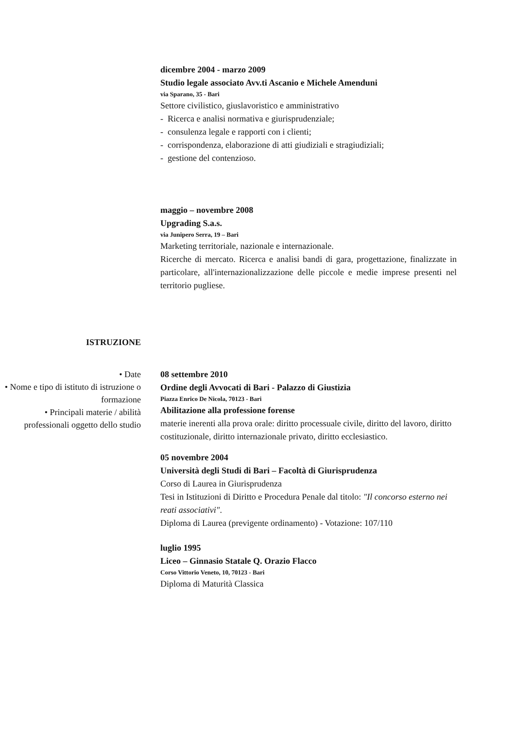dicembre 2004 - marzo 2009
Studio legale associato Avv.ti Ascanio e Michele Amenduni
via Sparano, 35 - Bari
Settore civilistico, giuslavoristico e amministrativo
- Ricerca e analisi normativa e giurisprudenziale;
- consulenza legale e rapporti con i clienti;
- corrispondenza, elaborazione di atti giudiziali e stragiudiziali;
- gestione del contenzioso.
maggio – novembre 2008
Upgrading S.a.s.
via Junipero Serra, 19 – Bari
Marketing territoriale, nazionale e internazionale.
Ricerche di mercato. Ricerca e analisi bandi di gara, progettazione, finalizzate in particolare, all'internazionalizzazione delle piccole e medie imprese presenti nel territorio pugliese.
ISTRUZIONE
• Date
• Nome e tipo di istituto di istruzione o formazione
• Principali materie / abilità professionali oggetto dello studio
08 settembre 2010
Ordine degli Avvocati di Bari - Palazzo di Giustizia
Piazza Enrico De Nicola, 70123 - Bari
Abilitazione alla professione forense
materie inerenti alla prova orale: diritto processuale civile, diritto del lavoro, diritto costituzionale, diritto internazionale privato, diritto ecclesiastico.
05 novembre 2004
Università degli Studi di Bari – Facoltà di Giurisprudenza
Corso di Laurea in Giurisprudenza
Tesi in Istituzioni di Diritto e Procedura Penale dal titolo: "Il concorso esterno nei reati associativi".
Diploma di Laurea (previgente ordinamento) - Votazione: 107/110
luglio 1995
Liceo – Ginnasio Statale Q. Orazio Flacco
Corso Vittorio Veneto, 10, 70123 - Bari
Diploma di Maturità Classica